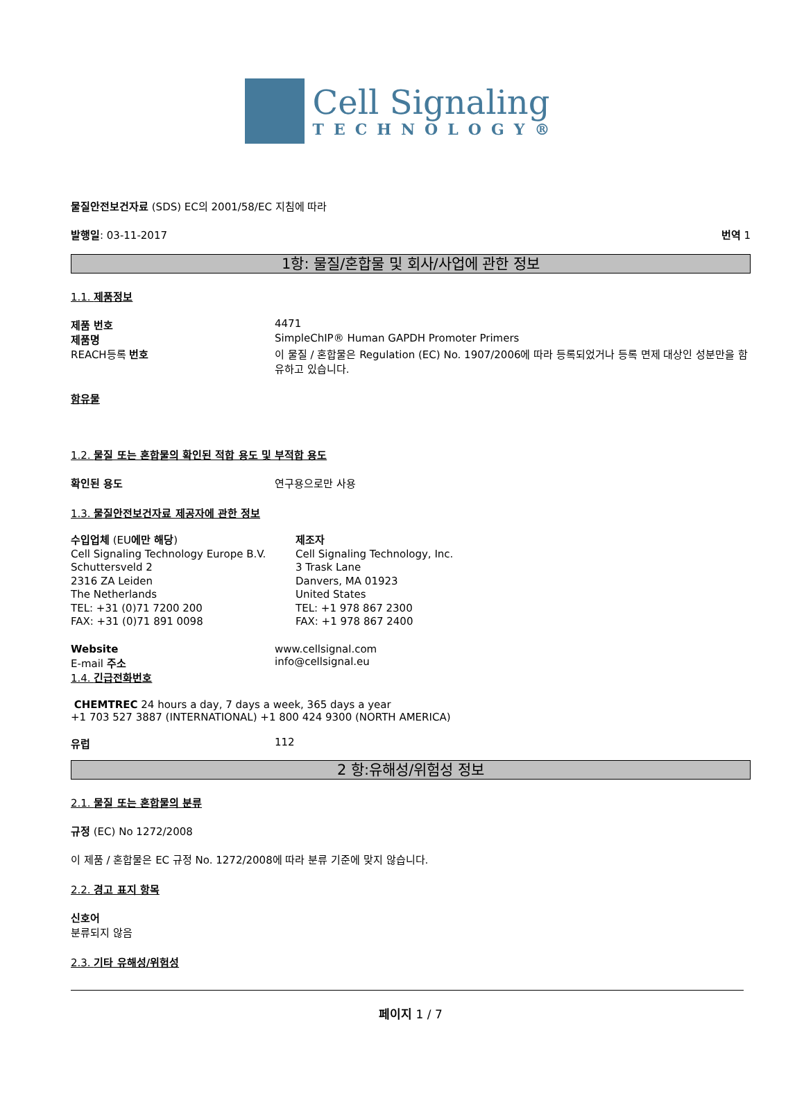Cell Signaling
TECHNOLOGY®
물질안전보건자료 (SDS) EC의 2001/58/EC 지침에 따라
발행일: 03-11-2017 번역 1
1항: 물질/혼합물 및 회사/사업에 관한 정보
1.1. 제품정보
제품 번호 4471
제품명 SimpleChIP® Human GAPDH Promoter Primers
REACH등록 번호 이 물질 / 혼합물은 Regulation (EC) No. 1907/2006에 따라 등록되었거나 등록 면제 대상인 성분만을 함유하고 있습니다.
함유물
1.2. 물질 또는 혼합물의 확인된 적합 용도 및 부적합 용도
확인된 용도 연구용으로만 사용
1.3. 물질안전보건자료 제공자에 관한 정보
수입업체 (EU에만 해당)
Cell Signaling Technology Europe B.V.
Schuttersveld 2
2316 ZA Leiden
The Netherlands
TEL: +31 (0)71 7200 200
FAX: +31 (0)71 891 0098
제조자
Cell Signaling Technology, Inc.
3 Trask Lane
Danvers, MA 01923
United States
TEL: +1 978 867 2300
FAX: +1 978 867 2400
Website www.cellsignal.com
E-mail 주소 info@cellsignal.eu
1.4. 긴급전화번호
CHEMTREC 24 hours a day, 7 days a week, 365 days a year
+1 703 527 3887 (INTERNATIONAL) +1 800 424 9300 (NORTH AMERICA)
유럽 112
2 항:유해성/위험성 정보
2.1. 물질 또는 혼합물의 분류
규정 (EC) No 1272/2008
이 제품 / 혼합물은 EC 규정 No. 1272/2008에 따라 분류 기준에 맞지 않습니다.
2.2. 경고 표지 항목
신호어
분류되지 않음
2.3. 기타 유해성/위험성
페이지 1 / 7